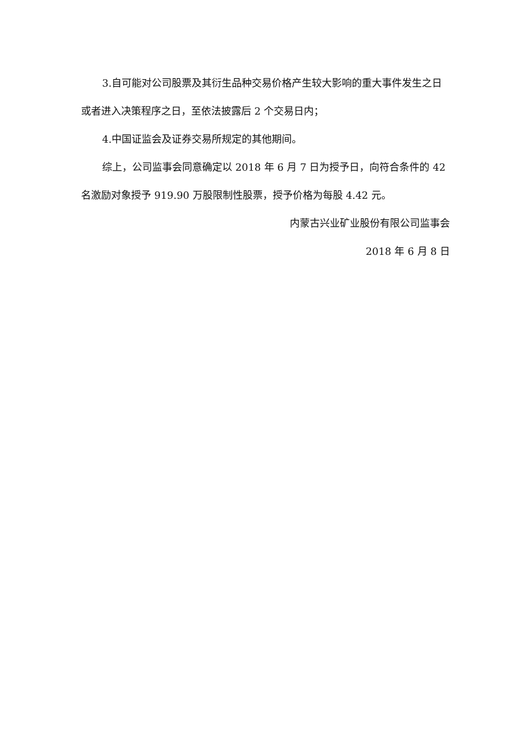3.自可能对公司股票及其衍生品种交易价格产生较大影响的重大事件发生之日或者进入决策程序之日，至依法披露后 2 个交易日内；
4.中国证监会及证券交易所规定的其他期间。
综上，公司监事会同意确定以 2018 年 6 月 7 日为授予日，向符合条件的 42 名激励对象授予 919.90 万股限制性股票，授予价格为每股 4.42 元。
内蒙古兴业矿业股份有限公司监事会
2018 年 6 月 8 日